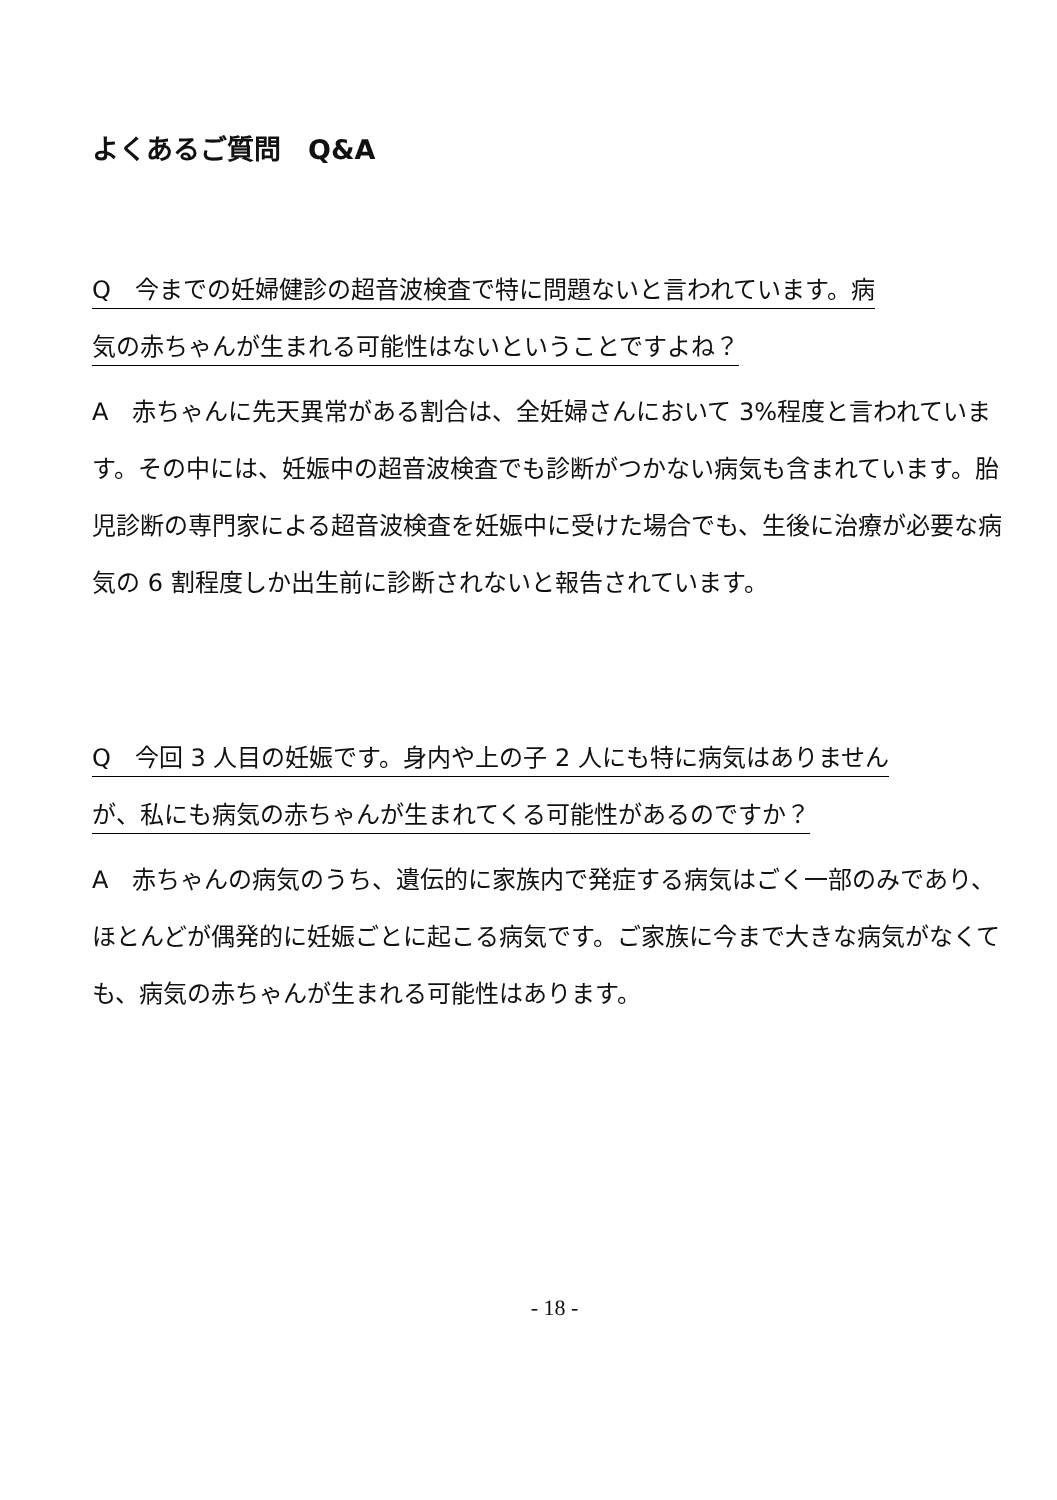よくあるご質問　Q&A
Q　今までの妊婦健診の超音波検査で特に問題ないと言われています。病
気の赤ちゃんが生まれる可能性はないということですよね？
A　赤ちゃんに先天異常がある割合は、全妊婦さんにおいて 3%程度と言われています。その中には、妊娠中の超音波検査でも診断がつかない病気も含まれています。胎児診断の専門家による超音波検査を妊娠中に受けた場合でも、生後に治療が必要な病気の 6 割程度しか出生前に診断されないと報告されています。
Q　今回 3 人目の妊娠です。身内や上の子 2 人にも特に病気はありません
が、私にも病気の赤ちゃんが生まれてくる可能性があるのですか？
A　赤ちゃんの病気のうち、遺伝的に家族内で発症する病気はごく一部のみであり、ほとんどが偶発的に妊娠ごとに起こる病気です。ご家族に今まで大きな病気がなくても、病気の赤ちゃんが生まれる可能性はあります。
- 18 -